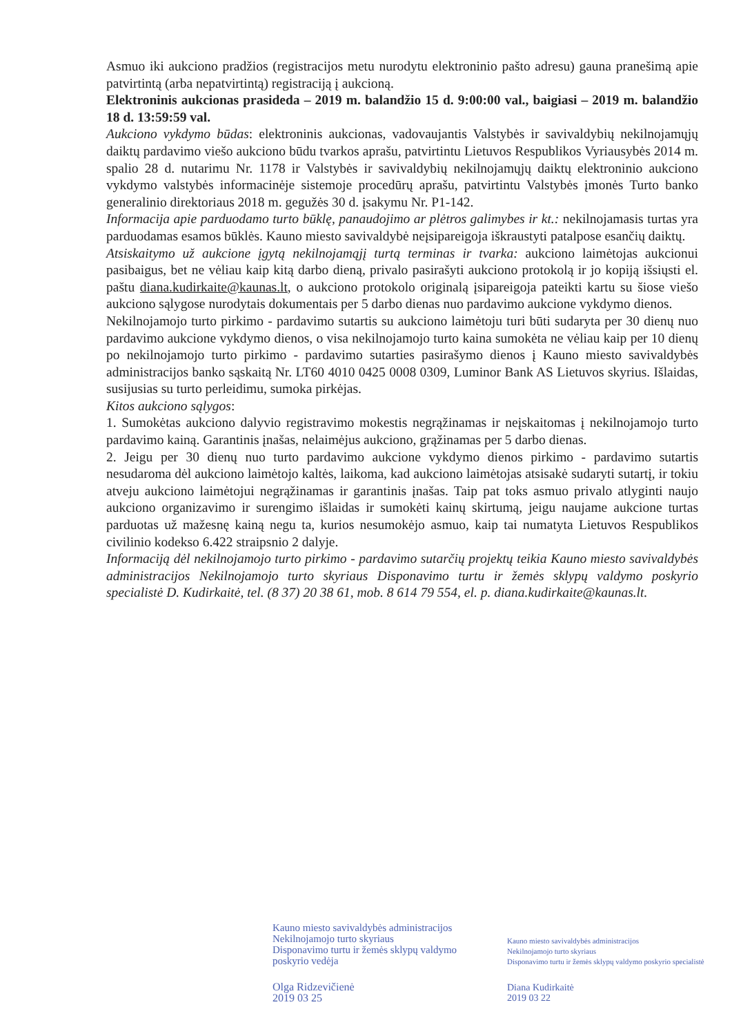Asmuo iki aukciono pradžios (registracijos metu nurodytu elektroninio pašto adresu) gauna pranešimą apie patvirtintą (arba nepatvirtintą) registraciją į aukcioną.
Elektroninis aukcionas prasideda – 2019 m. balandžio 15 d. 9:00:00 val., baigiasi – 2019 m. balandžio 18 d. 13:59:59 val.
Aukciono vykdymo būdas: elektroninis aukcionas, vadovaujantis Valstybės ir savivaldybių nekilnojamųjų daiktų pardavimo viešo aukciono būdu tvarkos aprašu, patvirtintu Lietuvos Respublikos Vyriausybės 2014 m. spalio 28 d. nutarimu Nr. 1178 ir Valstybės ir savivaldybių nekilnojamųjų daiktų elektroninio aukciono vykdymo valstybės informacinėje sistemoje procedūrų aprašu, patvirtintu Valstybės įmonės Turto banko generalinio direktoriaus 2018 m. gegužės 30 d. įsakymu Nr. P1-142.
Informacija apie parduodamo turto būklę, panaudojimo ar plėtros galimybes ir kt.: nekilnojamasis turtas yra parduodamas esamos būklės. Kauno miesto savivaldybė neįsipareigoja iškraustyti patalpose esančių daiktų.
Atsiskaitymo už aukcione įgytą nekilnojamąjį turtą terminas ir tvarka: aukciono laimėtojas aukcionui pasibaigus, bet ne vėliau kaip kitą darbo dieną, privalo pasirašyti aukciono protokolą ir jo kopiją išsiųsti el. paštu diana.kudirkaite@kaunas.lt, o aukciono protokolo originalą įsipareigoja pateikti kartu su šiose viešo aukciono sąlygose nurodytais dokumentais per 5 darbo dienas nuo pardavimo aukcione vykdymo dienos.
Nekilnojamojo turto pirkimo - pardavimo sutartis su aukciono laimėtoju turi būti sudaryta per 30 dienų nuo pardavimo aukcione vykdymo dienos, o visa nekilnojamojo turto kaina sumokėta ne vėliau kaip per 10 dienų po nekilnojamojo turto pirkimo - pardavimo sutarties pasirašymo dienos į Kauno miesto savivaldybės administracijos banko sąskaitą Nr. LT60 4010 0425 0008 0309, Luminor Bank AS Lietuvos skyrius. Išlaidas, susijusias su turto perleidimu, sumoka pirkėjas.
Kitos aukciono sąlygos:
1. Sumokėtas aukciono dalyvio registravimo mokestis negrąžinamas ir neįskaitomas į nekilnojamojo turto pardavimo kainą. Garantinis įnašas, nelaimėjus aukciono, grąžinamas per 5 darbo dienas.
2. Jeigu per 30 dienų nuo turto pardavimo aukcione vykdymo dienos pirkimo - pardavimo sutartis nesudaroma dėl aukciono laimėtojo kaltės, laikoma, kad aukciono laimėtojas atsisakė sudaryti sutartį, ir tokiu atveju aukciono laimėtojui negrąžinamas ir garantinis įnašas. Taip pat toks asmuo privalo atlyginti naujo aukciono organizavimo ir surengimo išlaidas ir sumokėti kainų skirtumą, jeigu naujame aukcione turtas parduotas už mažesnę kainą negu ta, kurios nesumokėjo asmuo, kaip tai numatyta Lietuvos Respublikos civilinio kodekso 6.422 straipsnio 2 dalyje.
Informaciją dėl nekilnojamojo turto pirkimo - pardavimo sutarčių projektų teikia Kauno miesto savivaldybės administracijos Nekilnojamojo turto skyriaus Disponavimo turtu ir žemės sklypų valdymo poskyrio specialistė D. Kudirkaitė, tel. (8 37) 20 38 61, mob. 8 614 79 554, el. p. diana.kudirkaite@kaunas.lt.
Kauno miesto savivaldybės administracijos
Nekilnojamojo turto skyriaus
Disponavimo turtu ir žemės sklypų valdymo
poskyrio vedėja
Olga Ridzevičienė
2019 03 25
Kauno miesto savivaldybės administracijos
Nekilnojamojo turto skyriaus
Disponavimo turtu ir žemės sklypų valdymo poskyrio specialistė
Diana Kudirkaitė
2019 03 22